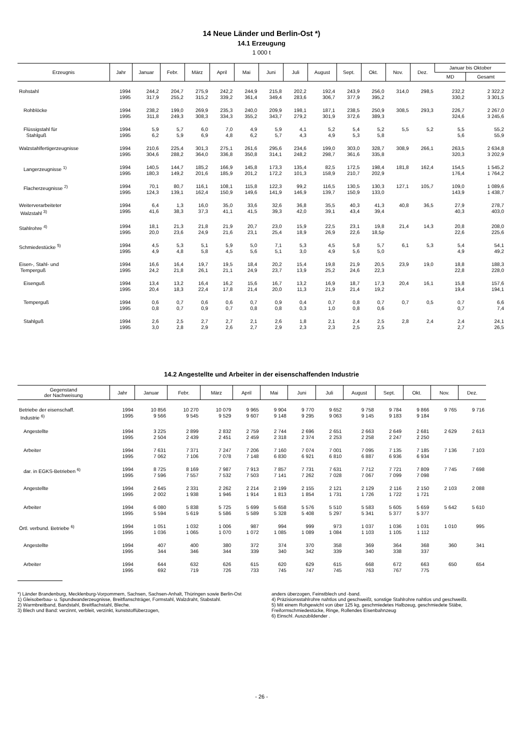14 Neue Länder und Berlin-Ost *)
14.1 Erzeugung
1 000 t
| Erzeugnis | Jahr | Januar | Febr. | März | April | Mai | Juni | Juli | August | Sept. | Okt. | Nov. | Dez. | Januar bis Oktober | |
| --- | --- | --- | --- | --- | --- | --- | --- | --- | --- | --- | --- | --- | --- | --- | --- |
| | | | | | | | | | | | | | | MD | Gesamt |
| Rohstahl | 1994 1995 | 244,2 317,9 | 204,7 255,2 | 275,9 315,2 | 242,2 339,2 | 244,9 361,4 | 215,8 349,4 | 202,2 283,6 | 192,4 306,7 | 243,9 377,9 | 256,0 395,2 | 314,0 | 298,5 | 232,2 330,2 | 2 322,2 3 301,5 |
| Rohblöcke | 1994 1995 | 238,2 311,8 | 199,0 249,3 | 269,9 308,3 | 235,3 334,3 | 240,0 355,2 | 209,9 343,7 | 198,1 279,2 | 187,1 301,9 | 238,5 372,6 | 250,9 389,3 | 308,5 | 293,3 | 226,7 324,6 | 2 267,0 3 245,6 |
| Flüssigstahl für Stahlguß | 1994 1995 | 5,9 6,2 | 5,7 5,9 | 6,0 6,9 | 7,0 4,8 | 4,9 6,2 | 5,9 5,7 | 4,1 4,3 | 5,2 4,9 | 5,4 5,3 | 5,2 5,8 | 5,5 | 5,2 | 5,5 5,6 | 55,2 55,9 |
| Walzstahlfertigerzeugnisse | 1994 1995 | 210,6 304,6 | 225,4 288,2 | 301,3 364,0 | 275,1 336,8 | 261,6 350,8 | 295,6 314,1 | 234,6 248,2 | 199,0 298,7 | 303,0 361,6 | 328,7 335,8 | 308,9 | 266,1 | 263,5 320,3 | 2 634,8 3 202,9 |
| Langerzeugnisse <sup>1)</sup> | 1994 1995 | 140,5 180,3 | 144,7 149,2 | 185,2 201,6 | 166,9 185,9 | 145,8 201,2 | 173,3 172,2 | 135,4 101,3 | 82,5 158,9 | 172,5 210,7 | 198,4 202,9 | 181,8 | 162,4 | 154,5 176,4 | 1 545,2 1 764,2 |
| Flacherzeugnisse <sup>2)</sup> | 1994 1995 | 70,1 124,3 | 80,7 139,1 | 116,1 162,4 | 108,1 150,9 | 115,8 149,6 | 122,3 141,9 | 99,2 146,9 | 116,5 139,7 | 130,5 150,9 | 130,3 133,0 | 127,1 | 105,7 | 109,0 143,9 | 1 089,6 1 438,7 |
| Weiterverarbeiteter Walzstahl <sup>3)</sup> | 1994 1995 | 6,4 41,6 | 1,3 38,3 | 16,0 37,3 | 35,0 41,1 | 33,6 41,5 | 32,6 39,3 | 36,8 42,0 | 35,5 39,1 | 40,3 43,4 | 41,3 39,4 | 40,8 | 36,5 | 27,9 40,3 | 278,7 403,0 |
| Stahlrohre <sup>4)</sup> | 1994 1995 | 18,1 20,0 | 21,3 23,6 | 21,8 24,9 | 21,9 21,6 | 20,7 23,1 | 23,0 25,4 | 15,9 18,9 | 22,5 26,9 | 23,1 22,6 | 19,8 18,5p | 21,4 | 14,3 | 20,8 22,6 | 208,0 225,6 |
| Schmiedestücke <sup>5)</sup> | 1994 1995 | 4,5 4,9 | 5,3 4,8 | 5,1 5,8 | 5,9 4,5 | 5,0 5,6 | 7,1 5,1 | 5,3 3,0 | 4,5 4,9 | 5,8 5,6 | 5,7 5,0 | 6,1 | 5,3 | 5,4 4,9 | 54,1 49,2 |
| Eisen-, Stahl- und Temperguß | 1994 1995 | 16,6 24,2 | 16,4 21,8 | 19,7 26,1 | 19,5 21,1 | 18,4 24,9 | 20,2 23,7 | 15,4 13,9 | 19,8 25,2 | 21,9 24,6 | 20,5 22,3 | 23,9 | 19,0 | 18,8 22,8 | 188,3 228,0 |
| Eisenguß | 1994 1995 | 13,4 20,4 | 13,2 18,3 | 16,4 22,4 | 16,2 17,8 | 15,6 21,4 | 16,7 20,0 | 13,2 11,3 | 16,9 21,9 | 18,7 21,4 | 17,3 19,2 | 20,4 | 16,1 | 15,8 19,4 | 157,6 194,1 |
| Temperguß | 1994 1995 | 0,6 0,8 | 0,7 0,7 | 0,6 0,9 | 0,6 0,7 | 0,7 0,8 | 0,9 0,8 | 0,4 0,3 | 0,7 1,0 | 0,8 0,8 | 0,7 0,6 | 0,7 | 0,5 | 0,7 0,7 | 6,6 7,4 |
| Stahlguß | 1994 1995 | 2,6 3,0 | 2,5 2,8 | 2,7 2,9 | 2,7 2,6 | 2,1 2,7 | 2,6 2,9 | 1,8 2,3 | 2,1 2,3 | 2,4 2,5 | 2,5 2,5 | 2,8 | 2,4 | 2,4 2,7 | 24,1 26,5 |
14.2 Angestellte und Arbeiter in der eisenschaffenden Industrie
| Gegenstand der Nachweisung | Jahr | Januar | Febr. | März | April | Mai | Juni | Juli | August | Sept. | Okt. | Nov. | Dez. |
| --- | --- | --- | --- | --- | --- | --- | --- | --- | --- | --- | --- | --- | --- |
| Betriebe der eisenschaff. Industrie <sup>6)</sup> | 1994 1995 | 10 856 9 566 | 10 270 9 545 | 10 079 9 529 | 9 965 9 607 | 9 904 9 148 | 9 770 9 295 | 9 652 9 063 | 9 758 9 145 | 9 784 9 183 | 9 866 9 184 | 9 765 | 9 716 |
| Angestellte | 1994 1995 | 3 225 2 504 | 2 899 2 439 | 2 832 2 451 | 2 759 2 459 | 2 744 2 318 | 2 696 2 374 | 2 651 2 253 | 2 663 2 258 | 2 649 2 247 | 2 681 2 250 | 2 629 | 2 613 |
| Arbeiter | 1994 1995 | 7 631 7 062 | 7 371 7 106 | 7 247 7 078 | 7 206 7 148 | 7 160 6 830 | 7 074 6 921 | 7 001 6 810 | 7 095 6 887 | 7 135 6 936 | 7 185 6 934 | 7 136 | 7 103 |
| dar. in EGKS-Betrieben <sup>6)</sup> | 1994 1995 | 8 725 7 596 | 8 169 7 557 | 7 987 7 532 | 7 913 7 503 | 7 857 7 141 | 7 731 7 262 | 7 631 7 028 | 7 712 7 067 | 7 721 7 099 | 7 809 7 098 | 7 745 | 7 698 |
| Angestellte | 1994 1995 | 2 645 2 002 | 2 331 1 938 | 2 262 1 946 | 2 214 1 914 | 2 199 1 813 | 2 155 1 854 | 2 121 1 731 | 2 129 1 726 | 2 116 1 722 | 2 150 1 721 | 2 103 | 2 088 |
| Arbeiter | 1994 1995 | 6 080 5 594 | 5 838 5 619 | 5 725 5 586 | 5 699 5 589 | 5 658 5 328 | 5 576 5 408 | 5 510 5 297 | 5 583 5 341 | 5 605 5 377 | 5 659 5 377 | 5 642 | 5 610 |
| Örtl. verbund. Betriebe <sup>6)</sup> | 1994 1995 | 1 051 1 036 | 1 032 1 065 | 1 006 1 070 | 987 1 072 | 994 1 085 | 999 1 089 | 973 1 084 | 1 037 1 103 | 1 036 1 105 | 1 031 1 112 | 1 010 | 995 |
| Angestellte | 1994 1995 | 407 344 | 400 346 | 380 344 | 372 339 | 374 340 | 370 342 | 358 339 | 369 340 | 364 338 | 368 337 | 360 | 341 |
| Arbeiter | 1994 1995 | 644 692 | 632 719 | 626 726 | 615 733 | 620 745 | 629 747 | 615 745 | 668 763 | 672 767 | 663 775 | 650 | 654 |
*) Länder Brandenburg, Mecklenburg-Vorpommern, Sachsen, Sachsen-Anhalt, Thüringen sowie Berlin-Ost
1) Gleisoberbau- u. Spundwanderzeugnisse, Breitflanschträger, Formstahl, Walzdraht, Stabstahl.
2) Warmbreitband, Bandstahl, Breitflachstahl, Bleche.
3) Blech und Band: verzinnt, verbleit, verzinkt, kunststoffüberzogen,
anders überzogen, Feinstblech und -band.
4) Präzisionsstahlrohre nahtlos und geschweißt, sonstige Stahlrohre nahtlos und geschweißt.
5) Mit einem Rohgewicht von über 125 kg, geschmiedetes Halbzeug, geschmiedete Stäbe, Freiformschmiedestücke, Ringe, Rollendes Eisenbahnzeug
6) Einschl. Auszubildender .
- 26 -